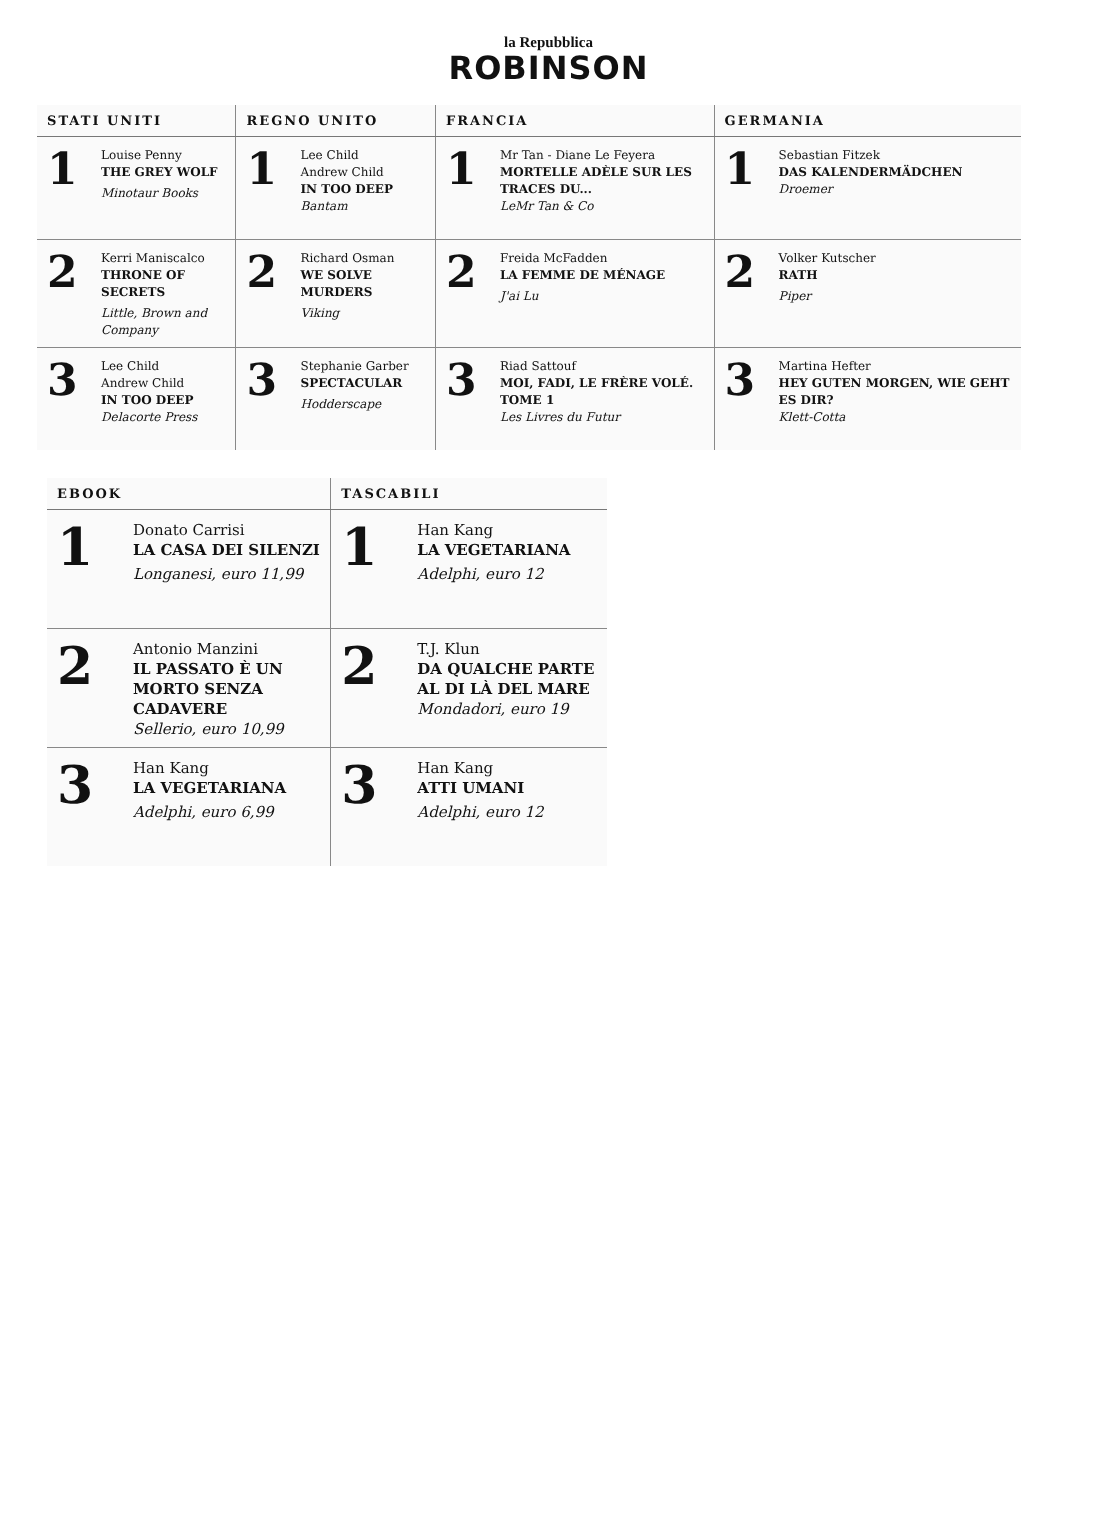la Repubblica
ROBINSON
| STATI UNITI | | REGNO UNITO | | FRANCIA | | GERMANIA | |
| --- | --- | --- | --- | --- | --- | --- | --- |
| 1 | Louise Penny THE GREY WOLF Minotaur Books | 1 | Lee Child Andrew Child IN TOO DEEP Bantam | 1 | Mr Tan - Diane Le Feyera MORTELLE ADÈLE SUR LES TRACES DU... LeMr Tan & Co | 1 | Sebastian Fitzek DAS KALENDERMÄDCHEN Droemer |
| 2 | Kerri Maniscalco THRONE OF SECRETS Little, Brown and Company | 2 | Richard Osman WE SOLVE MURDERS Viking | 2 | Freida McFadden LA FEMME DE MÉNAGE J'ai Lu | 2 | Volker Kutscher RATH Piper |
| 3 | Lee Child Andrew Child IN TOO DEEP Delacorte Press | 3 | Stephanie Garber SPECTACULAR Hodderscape | 3 | Riad Sattouf MOI, FADI, LE FRÈRE VOLÉ. TOME 1 Les Livres du Futur | 3 | Martina Hefter HEY GUTEN MORGEN, WIE GEHT ES DIR? Klett-Cotta |
| EBOOK | | TASCABILI | |
| --- | --- | --- | --- |
| 1 | Donato Carrisi LA CASA DEI SILENZI Longanesi, euro 11,99 | 1 | Han Kang LA VEGETARIANA Adelphi, euro 12 |
| 2 | Antonio Manzini IL PASSATO È UN MORTO SENZA CADAVERE Sellerio, euro 10,99 | 2 | T.J. Klun DA QUALCHE PARTE AL DI LÀ DEL MARE Mondadori, euro 19 |
| 3 | Han Kang LA VEGETARIANA Adelphi, euro 6,99 | 3 | Han Kang ATTI UMANI Adelphi, euro 12 |